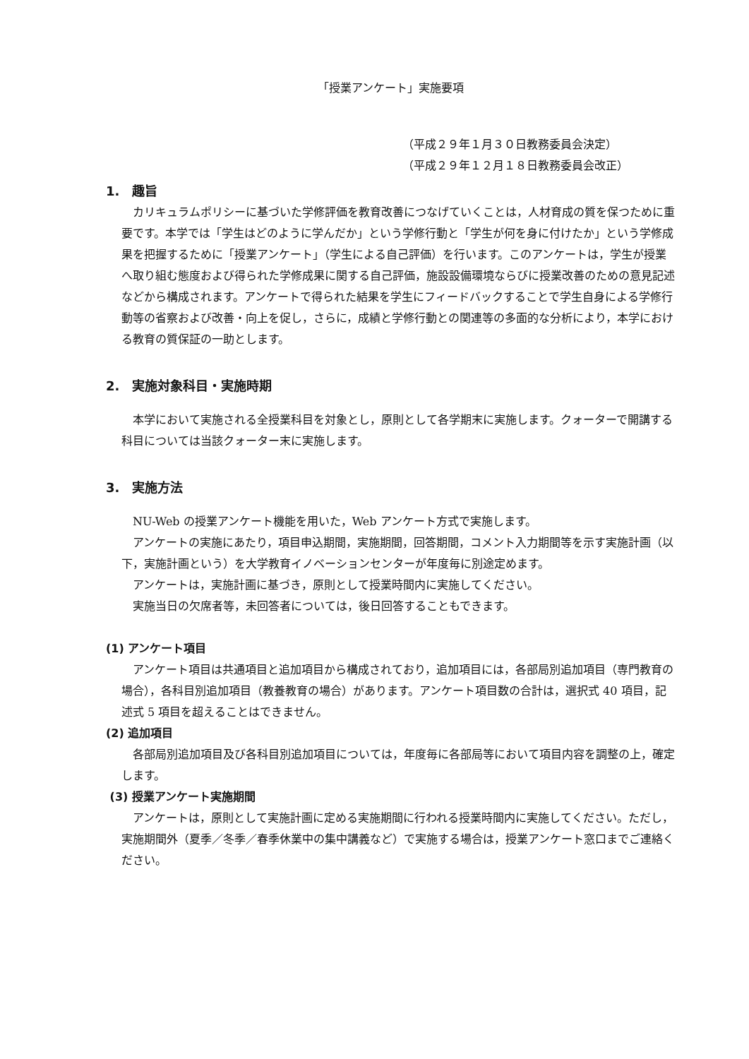「授業アンケート」実施要項
（平成２９年１月３０日教務委員会決定）
（平成２９年１２月１８日教務委員会改正）
1.　趣旨
カリキュラムポリシーに基づいた学修評価を教育改善につなげていくことは，人材育成の質を保つために重要です。本学では「学生はどのように学んだか」という学修行動と「学生が何を身に付けたか」という学修成果を把握するために「授業アンケート」（学生による自己評価）を行います。このアンケートは，学生が授業へ取り組む態度および得られた学修成果に関する自己評価，施設設備環境ならびに授業改善のための意見記述などから構成されます。アンケートで得られた結果を学生にフィードバックすることで学生自身による学修行動等の省察および改善・向上を促し，さらに，成績と学修行動との関連等の多面的な分析により，本学における教育の質保証の一助とします。
2.　実施対象科目・実施時期
本学において実施される全授業科目を対象とし，原則として各学期末に実施します。クォーターで開講する科目については当該クォーター末に実施します。
3.　実施方法
NU-Web の授業アンケート機能を用いた，Web アンケート方式で実施します。
アンケートの実施にあたり，項目申込期間，実施期間，回答期間，コメント入力期間等を示す実施計画（以下，実施計画という）を大学教育イノベーションセンターが年度毎に別途定めます。
アンケートは，実施計画に基づき，原則として授業時間内に実施してください。
実施当日の欠席者等，未回答者については，後日回答することもできます。
(1) アンケート項目
アンケート項目は共通項目と追加項目から構成されており，追加項目には，各部局別追加項目（専門教育の場合），各科目別追加項目（教養教育の場合）があります。アンケート項目数の合計は，選択式 40 項目，記述式 5 項目を超えることはできません。
(2) 追加項目
各部局別追加項目及び各科目別追加項目については，年度毎に各部局等において項目内容を調整の上，確定します。
(3) 授業アンケート実施期間
アンケートは，原則として実施計画に定める実施期間に行われる授業時間内に実施してください。ただし，実施期間外（夏季／冬季／春季休業中の集中講義など）で実施する場合は，授業アンケート窓口までご連絡ください。